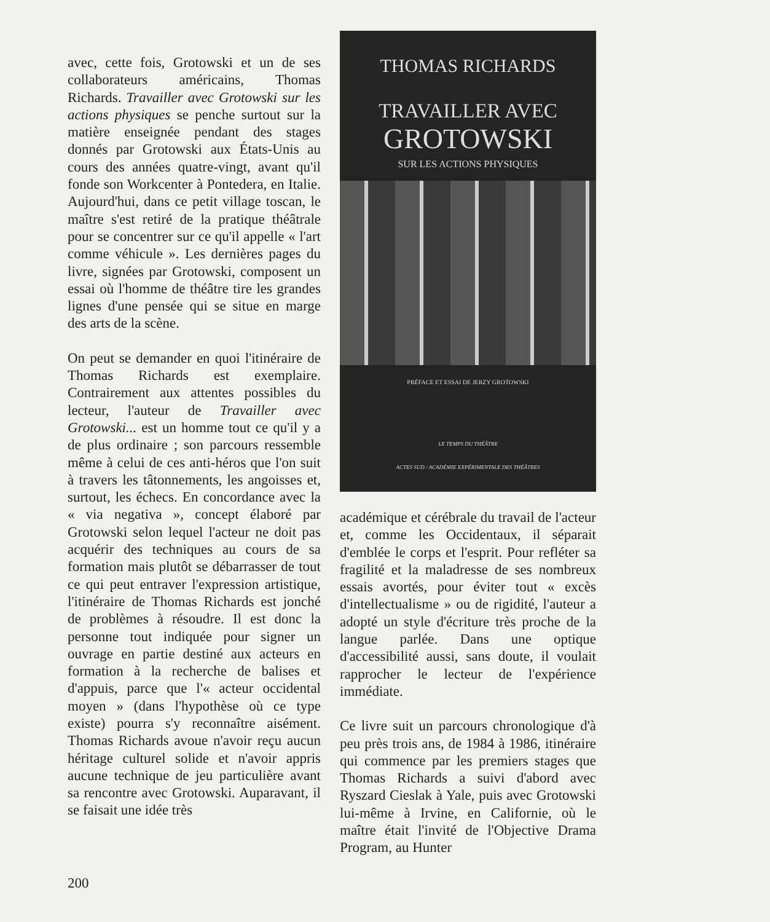avec, cette fois, Grotowski et un de ses collaborateurs américains, Thomas Richards. Travailler avec Grotowski sur les actions physiques se penche surtout sur la matière enseignée pendant des stages donnés par Grotowski aux États-Unis au cours des années quatre-vingt, avant qu'il fonde son Workcenter à Pontedera, en Italie. Aujourd'hui, dans ce petit village toscan, le maître s'est retiré de la pratique théâtrale pour se concentrer sur ce qu'il appelle « l'art comme véhicule ». Les dernières pages du livre, signées par Grotowski, composent un essai où l'homme de théâtre tire les grandes lignes d'une pensée qui se situe en marge des arts de la scène.
On peut se demander en quoi l'itinéraire de Thomas Richards est exemplaire. Contrairement aux attentes possibles du lecteur, l'auteur de Travailler avec Grotowski... est un homme tout ce qu'il y a de plus ordinaire ; son parcours ressemble même à celui de ces anti-héros que l'on suit à travers les tâtonnements, les angoisses et, surtout, les échecs. En concordance avec la « via negativa », concept élaboré par Grotowski selon lequel l'acteur ne doit pas acquérir des techniques au cours de sa formation mais plutôt se débarrasser de tout ce qui peut entraver l'expression artistique, l'itinéraire de Thomas Richards est jonché de problèmes à résoudre. Il est donc la personne tout indiquée pour signer un ouvrage en partie destiné aux acteurs en formation à la recherche de balises et d'appuis, parce que l'« acteur occidental moyen » (dans l'hypothèse où ce type existe) pourra s'y reconnaître aisément. Thomas Richards avoue n'avoir reçu aucun héritage culturel solide et n'avoir appris aucune technique de jeu particulière avant sa rencontre avec Grotowski. Auparavant, il se faisait une idée très
THOMAS RICHARDS
TRAVAILLER AVEC
GROTOWSKI
SUR LES ACTIONS PHYSIQUES
PRÉFACE ET ESSAI DE JERZY GROTOWSKI
LE TEMPS DU THÉÂTRE
ACTES SUD / ACADÉMIE EXPÉRIMENTALE DES THÉÂTRES
académique et cérébrale du travail de l'acteur et, comme les Occidentaux, il séparait d'emblée le corps et l'esprit. Pour refléter sa fragilité et la maladresse de ses nombreux essais avortés, pour éviter tout « excès d'intellectualisme » ou de rigidité, l'auteur a adopté un style d'écriture très proche de la langue parlée. Dans une optique d'accessibilité aussi, sans doute, il voulait rapprocher le lecteur de l'expérience immédiate.
Ce livre suit un parcours chronologique d'à peu près trois ans, de 1984 à 1986, itinéraire qui commence par les premiers stages que Thomas Richards a suivi d'abord avec Ryszard Cieslak à Yale, puis avec Grotowski lui-même à Irvine, en Californie, où le maître était l'invité de l'Objective Drama Program, au Hunter
200